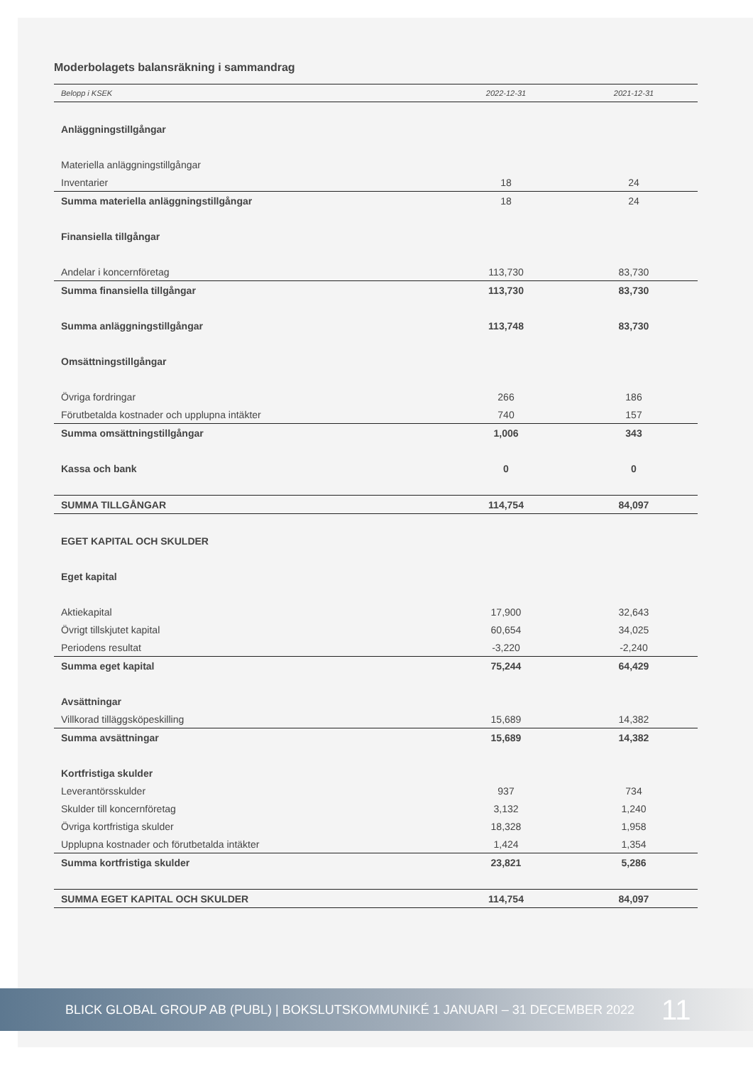Moderbolagets balansräkning i sammandrag
| Belopp i KSEK | 2022-12-31 | 2021-12-31 |
| --- | --- | --- |
| Anläggningstillgångar | | |
| Materiella anläggningstillgångar | | |
| Inventarier | 18 | 24 |
| Summa materiella anläggningstillgångar | 18 | 24 |
| Finansiella tillgångar | | |
| Andelar i koncernföretag | 113,730 | 83,730 |
| Summa finansiella tillgångar | 113,730 | 83,730 |
| Summa anläggningstillgångar | 113,748 | 83,730 |
| Omsättningstillgångar | | |
| Övriga fordringar | 266 | 186 |
| Förutbetalda kostnader och upplupna intäkter | 740 | 157 |
| Summa omsättningstillgångar | 1,006 | 343 |
| Kassa och bank | 0 | 0 |
| SUMMA TILLGÅNGAR | 114,754 | 84,097 |
| EGET KAPITAL OCH SKULDER | | |
| Eget kapital | | |
| Aktiekapital | 17,900 | 32,643 |
| Övrigt tillskjutet kapital | 60,654 | 34,025 |
| Periodens resultat | -3,220 | -2,240 |
| Summa eget kapital | 75,244 | 64,429 |
| Avsättningar | | |
| Villkorad tilläggsköpeskilling | 15,689 | 14,382 |
| Summa avsättningar | 15,689 | 14,382 |
| Kortfristiga skulder | | |
| Leverantörsskulder | 937 | 734 |
| Skulder till koncernföretag | 3,132 | 1,240 |
| Övriga kortfristiga skulder | 18,328 | 1,958 |
| Upplupna kostnader och förutbetalda intäkter | 1,424 | 1,354 |
| Summa kortfristiga skulder | 23,821 | 5,286 |
| SUMMA EGET KAPITAL OCH SKULDER | 114,754 | 84,097 |
BLICK GLOBAL GROUP AB (PUBL) | BOKSLUTSKOMMUNIKÉ 1 JANUARI – 31 DECEMBER 2022 11